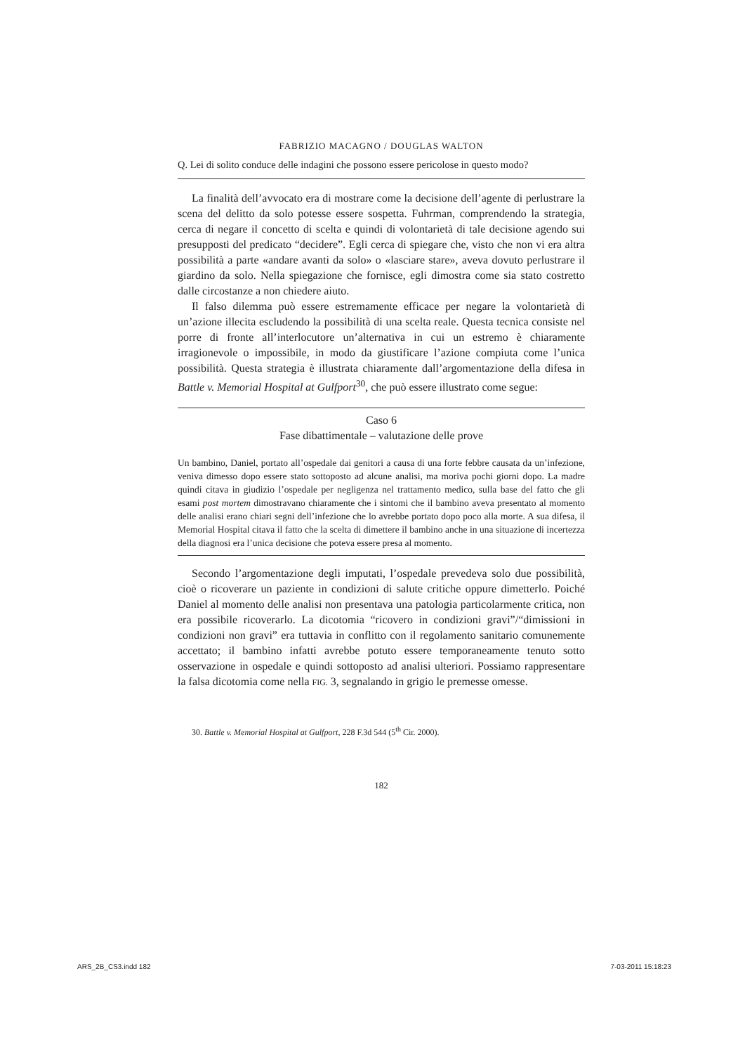FABRIZIO MACAGNO / DOUGLAS WALTON
Q. Lei di solito conduce delle indagini che possono essere pericolose in questo modo?
La finalità dell’avvocato era di mostrare come la decisione dell’agente di perlustrare la scena del delitto da solo potesse essere sospetta. Fuhrman, comprendendo la strategia, cerca di negare il concetto di scelta e quindi di volontarietà di tale decisione agendo sui presupposti del predicato “decidere”. Egli cerca di spiegare che, visto che non vi era altra possibilità a parte «andare avanti da solo» o «lasciare stare», aveva dovuto perlustrare il giardino da solo. Nella spiegazione che fornisce, egli dimostra come sia stato costretto dalle circostanze a non chiedere aiuto.
Il falso dilemma può essere estremamente efficace per negare la volontarietà di un’azione illecita escludendo la possibilità di una scelta reale. Questa tecnica consiste nel porre di fronte all’interlocutore un’alternativa in cui un estremo è chiaramente irragionevole o impossibile, in modo da giustificare l’azione compiuta come l’unica possibilità. Questa strategia è illustrata chiaramente dall’argomentazione della difesa in Battle v. Memorial Hospital at Gulfport<sup>30</sup>, che può essere illustrato come segue:
Caso 6
Fase dibattimentale – valutazione delle prove
Un bambino, Daniel, portato all’ospedale dai genitori a causa di una forte febbre causata da un’infezione, veniva dimesso dopo essere stato sottoposto ad alcune analisi, ma moriva pochi giorni dopo. La madre quindi citava in giudizio l’ospedale per negligenza nel trattamento medico, sulla base del fatto che gli esami post mortem dimostravano chiaramente che i sintomi che il bambino aveva presentato al momento delle analisi erano chiari segni dell’infezione che lo avrebbe portato dopo poco alla morte. A sua difesa, il Memorial Hospital citava il fatto che la scelta di dimettere il bambino anche in una situazione di incertezza della diagnosi era l’unica decisione che poteva essere presa al momento.
Secondo l’argomentazione degli imputati, l’ospedale prevedeva solo due possibilità, cioè o ricoverare un paziente in condizioni di salute critiche oppure dimetterlo. Poiché Daniel al momento delle analisi non presentava una patologia particolarmente critica, non era possibile ricoverarlo. La dicotomia “ricovero in condizioni gravi”/“dimissioni in condizioni non gravi” era tuttavia in conflitto con il regolamento sanitario comunemente accettato; il bambino infatti avrebbe potuto essere temporaneamente tenuto sotto osservazione in ospedale e quindi sottoposto ad analisi ulteriori. Possiamo rappresentare la falsa dicotomia come nella FIG. 3, segnalando in grigio le premesse omesse.
30. Battle v. Memorial Hospital at Gulfport, 228 F.3d 544 (5<sup>th</sup> Cir. 2000).
182
ARS_2B_CS3.indd 182 7-03-2011 15:18:23